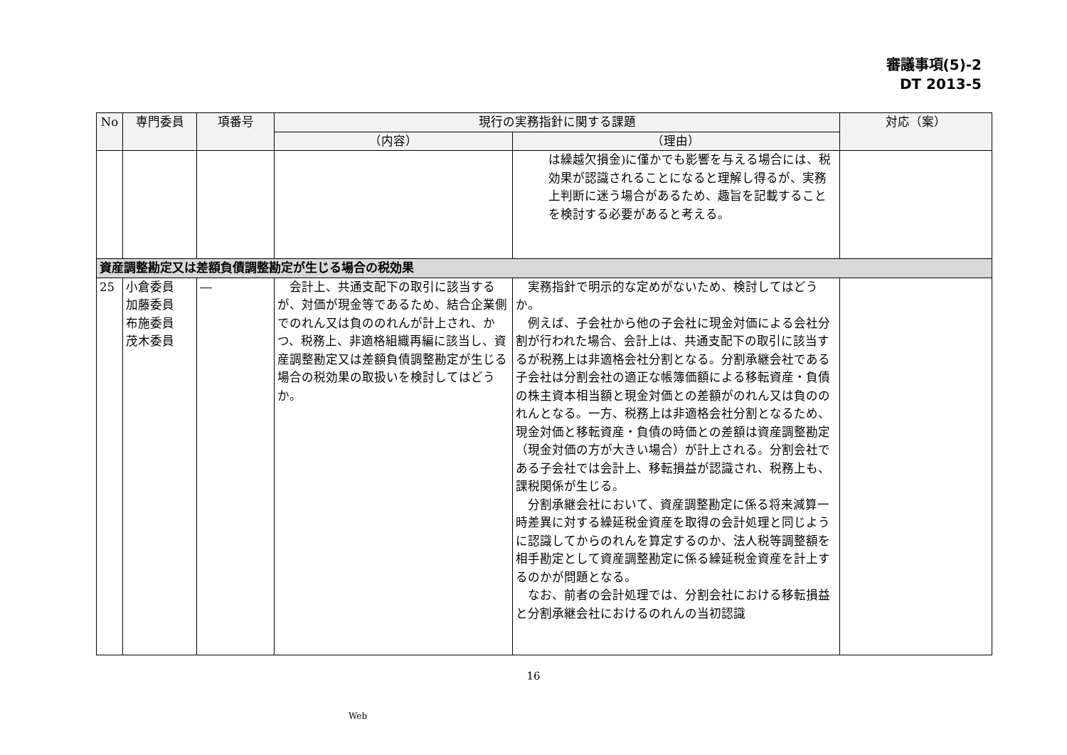審議事項(5)-2
DT 2013-5
| No | 専門委員 | 項番号 | 現行の実務指針に関する課題 | | 対応（案） |
| --- | --- | --- | --- | --- | --- |
| | | | （内容） | （理由） | |
| | | | | は繰越欠損金)に僅かでも影響を与える場合には、税効果が認識されることになると理解し得るが、実務上判断に迷う場合があるため、趣旨を記載することを検討する必要があると考える。 | |
| 資産調整勘定又は差額負債調整勘定が生じる場合の税効果 | | | | | |
| 25 | 小倉委員 加藤委員 布施委員 茂木委員 | ― | 会計上、共通支配下の取引に該当するが、対価が現金等であるため、結合企業側でのれん又は負ののれんが計上され、かつ、税務上、非適格組織再編に該当し、資産調整勘定又は差額負債調整勘定が生じる場合の税効果の取扱いを検討してはどうか。 | 実務指針で明示的な定めがないため、検討してはどうか。 例えば、子会社から他の子会社に現金対価による会社分割が行われた場合、会計上は、共通支配下の取引に該当するが税務上は非適格会社分割となる。分割承継会社である子会社は分割会社の適正な帳簿価額による移転資産・負債の株主資本相当額と現金対価との差額がのれん又は負ののれんとなる。一方、税務上は非適格会社分割となるため、現金対価と移転資産・負債の時価との差額は資産調整勘定（現金対価の方が大きい場合）が計上される。分割会社である子会社では会計上、移転損益が認識され、税務上も、課税関係が生じる。 分割承継会社において、資産調整勘定に係る将来減算一時差異に対する繰延税金資産を取得の会計処理と同じように認識してからのれんを算定するのか、法人税等調整額を相手勘定として資産調整勘定に係る繰延税金資産を計上するのかが問題となる。 なお、前者の会計処理では、分割会社における移転損益と分割承継会社におけるのれんの当初認識 | |
16
Web